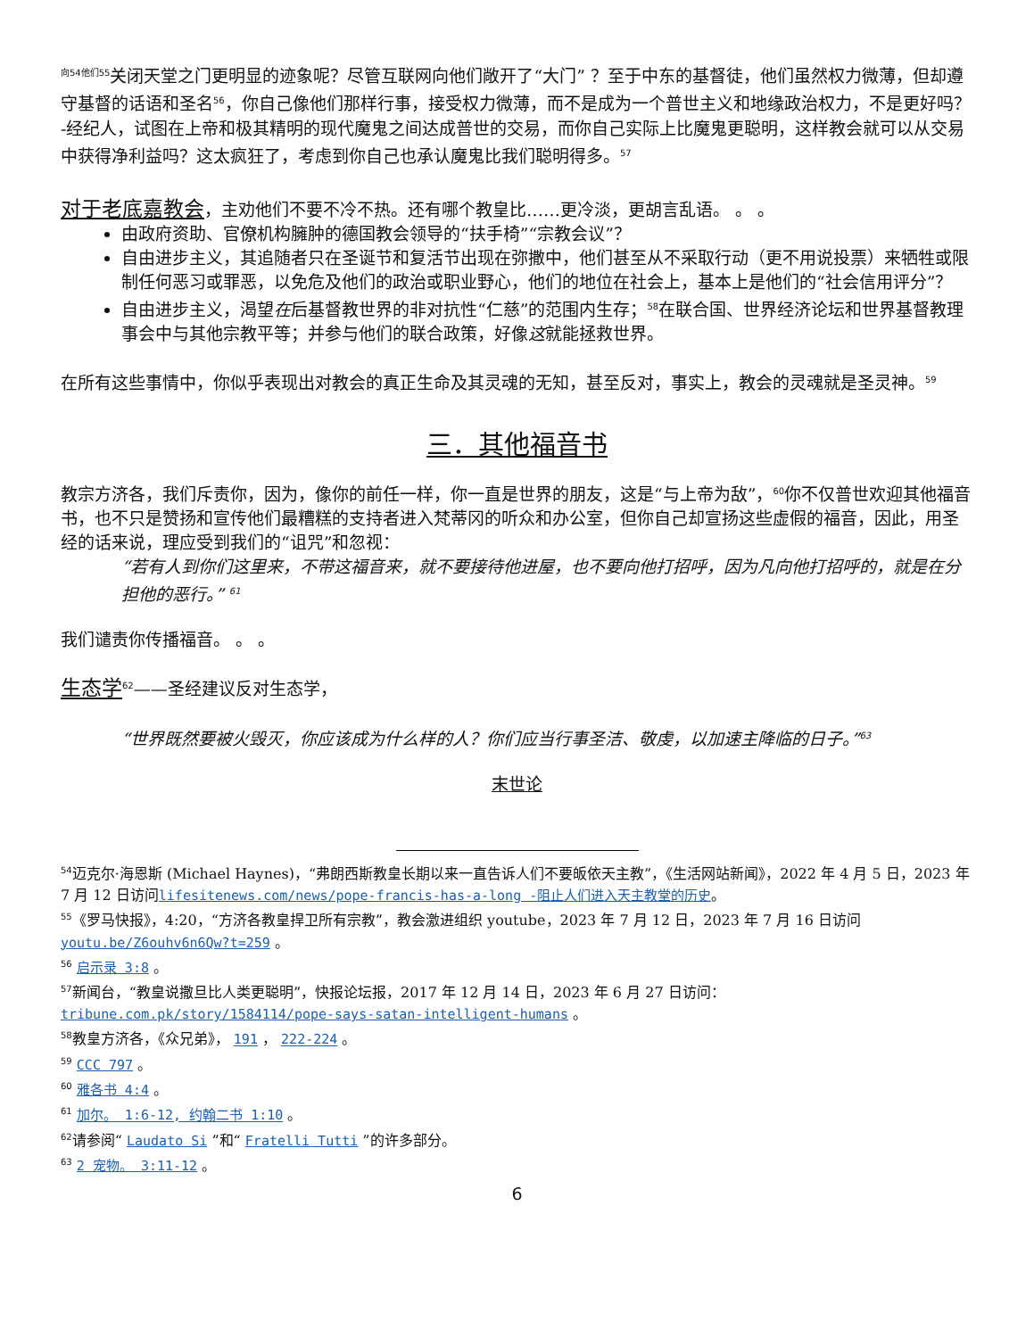<sup>向54他们55</sup>关闭天堂之门更明显的迹象呢？尽管互联网向他们敞开了“大门” ？至于中东的基督徒，他们虽然权力微薄，但却遵守基督的话语和圣名<sup>56</sup>，你自己像他们那样行事，接受权力微薄，而不是成为一个普世主义和地缘政治权力，不是更好吗？ -经纪人，试图在上帝和极其精明的现代魔鬼之间达成普世的交易，而你自己实际上比魔鬼更聪明，这样教会就可以从交易中获得净利益吗？这太疯狂了，考虑到你自己也承认魔鬼比我们聪明得多。<sup>57</sup>
对于老底嘉教会，主劝他们不要不冷不热。还有哪个教皇比……更冷淡，更胡言乱语。 。 。
由政府资助、官僚机构臃肿的德国教会领导的“扶手椅”“宗教会议”？
自由进步主义，其追随者只在圣诞节和复活节出现在弥撒中，他们甚至从不采取行动（更不用说投票）来牺牲或限制任何恶习或罪恶，以免危及他们的政治或职业野心，他们的地位在社会上，基本上是他们的“社会信用评分”？
自由进步主义，渴望在后基督教世界的非对抗性“仁慈”的范围内生存；<sup>58</sup>在联合国、世界经济论坛和世界基督教理事会中与其他宗教平等；并参与他们的联合政策，好像这就能拯救世界。
在所有这些事情中，你似乎表现出对教会的真正生命及其灵魂的无知，甚至反对，事实上，教会的灵魂就是圣灵神。<sup>59</sup>
三．其他福音书
教宗方济各，我们斥责你，因为，像你的前任一样，你一直是世界的朋友，这是“与上帝为敌”，<sup>60</sup>你不仅普世欢迎其他福音书，也不只是赞扬和宣传他们最糟糕的支持者进入梵蒂冈的听众和办公室，但你自己却宣扬这些虚假的福音，因此，用圣经的话来说，理应受到我们的“诅咒”和忽视：
“若有人到你们这里来，不带这福音来，就不要接待他进屋，也不要向他打招呼，因为凡向他打招呼的，就是在分担他的恶行。” <sup>61</sup>
我们谴责你传播福音。 。 。
生态学<sup>62</sup>——圣经建议反对生态学，
“世界既然要被火毁灭，你应该成为什么样的人？你们应当行事圣洁、敬虔，以加速主降临的日子。”<sup>63</sup>
末世论
<sup>54</sup> 迈克尔·海恩斯 (Michael Haynes)，“弗朗西斯教皇长期以来一直告诉人们不要皈依天主教”，《生活网站新闻》，2022 年 4 月 5 日，2023 年 7 月 12 日访问lifesitenews.com/news/pope-francis-has-a-long -阻止人们进入天主教堂的历史。
<sup>55</sup>《罗马快报》，4:20，“方济各教皇捍卫所有宗教”，教会激进组织 youtube，2023 年 7 月 12 日，2023 年 7 月 16 日访问youtu.be/Z6ouhv6n6Qw?t=259 。
<sup>56</sup> 启示录 3:8 。
<sup>57</sup> 新闻台，“教皇说撒旦比人类更聪明”，快报论坛报，2017 年 12 月 14 日，2023 年 6 月 27 日访问： tribune.com.pk/story/1584114/pope-says-satan-intelligent-humans 。
<sup>58</sup> 教皇方济各，《众兄弟》， 191 ， 222-224 。
<sup>59</sup> CCC 797 。
<sup>60</sup> 雅各书 4:4 。
<sup>61</sup> 加尔。 1:6-12, 约翰二书 1:10 。
<sup>62</sup> 请参阅“ Laudato Si ”和“ Fratelli Tutti ”的许多部分。
<sup>63</sup> 2 宠物。 3:11-12 。
6